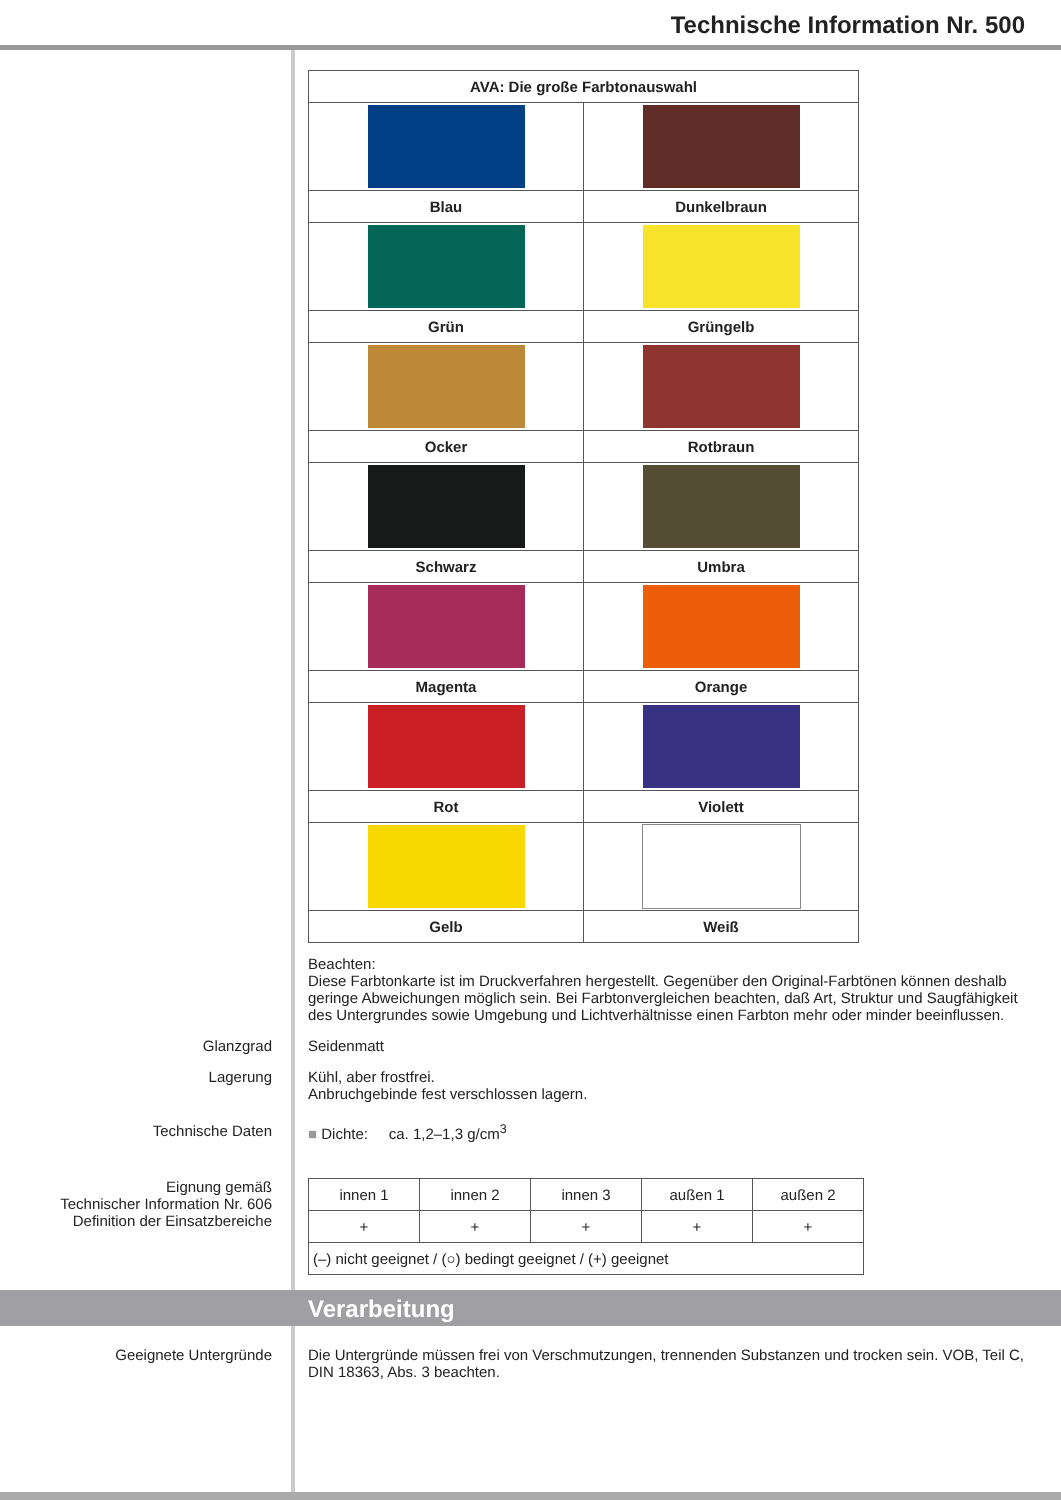Technische Information Nr. 500
| AVA: Die große Farbtonauswahl | |
| --- | --- |
| Blau | Dunkelbraun |
| Grün | Grüngelb |
| Ocker | Rotbraun |
| Schwarz | Umbra |
| Magenta | Orange |
| Rot | Violett |
| Gelb | Weiß |
Beachten:
Diese Farbtonkarte ist im Druckverfahren hergestellt. Gegenüber den Original-Farbtönen können deshalb geringe Abweichungen möglich sein. Bei Farbtonvergleichen beachten, daß Art, Struktur und Saugfähigkeit des Untergrundes sowie Umgebung und Lichtverhältnisse einen Farbton mehr oder minder beeinflussen.
Glanzgrad Seidenmatt
Lagerung Kühl, aber frostfrei.
Anbruchgebinde fest verschlossen lagern.
Technische Daten ■ Dichte: ca. 1,2–1,3 g/cm<sup>3</sup>
Eignung gemäß
Technischer Information Nr. 606
Definition der Einsatzbereiche
| innen 1 | innen 2 | innen 3 | außen 1 | außen 2 |
| + | + | + | + | + |
| (–) nicht geeignet / (○) bedingt geeignet / (+) geeignet | | | | |
Verarbeitung
Geeignete Untergründe Die Untergründe müssen frei von Verschmutzungen, trennenden Substanzen und trocken sein. VOB, Teil C, DIN 18363, Abs. 3 beachten.